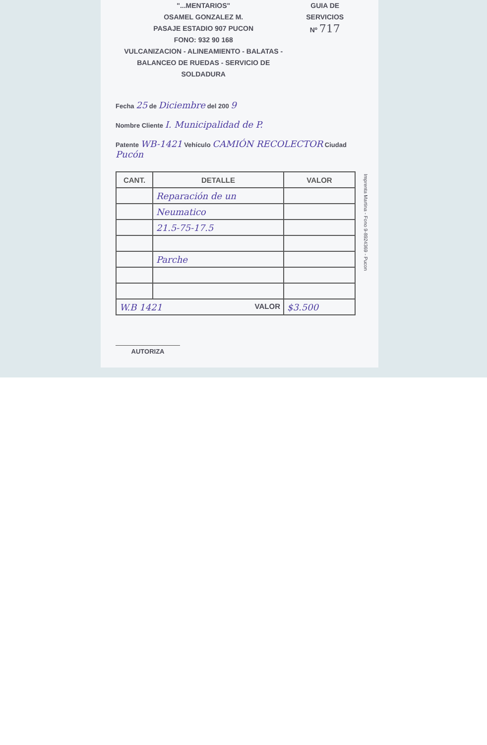"...MENTARIOS"
OSAMEL GONZALEZ M.
PASAJE ESTADIO 907 PUCON
FONO: 932 90 168
VULCANIZACION - ALINEAMIENTO - BALATAS -
BALANCEO DE RUEDAS - SERVICIO DE SOLDADURA
GUIA DE SERVICIOS
Nº 717
Fecha 25 de Diciembre del 200 9
Nombre Cliente I. Municipalidad de P.
Patente WB-1421 Vehículo CAMIÓN RECOLECTOR Ciudad Pucón
| CANT. | DETALLE | VALOR |
| --- | --- | --- |
| | Reparación de un | |
| | Neumatico | |
| | 21.5-75-17.5 | |
| | Parche | |
| W.B 1421 VALOR | | $3.500 |
AUTORIZA
Imprenta Martina - Fono 9-8924369 - Pucon